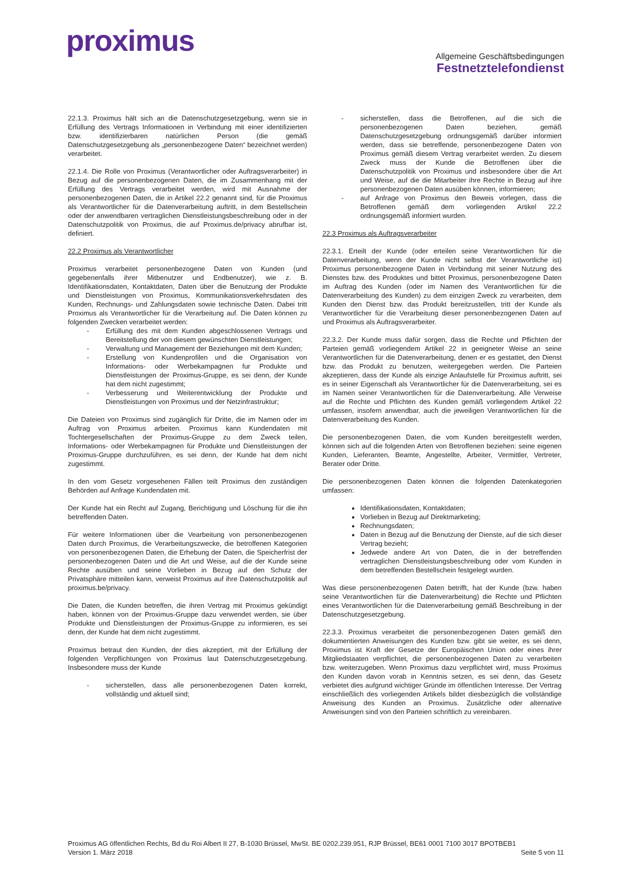proximus
Allgemeine Geschäftsbedingungen
Festnetztelefondienst
22.1.3. Proximus hält sich an die Datenschutzgesetzgebung, wenn sie in Erfüllung des Vertrags Informationen in Verbindung mit einer identifizierten bzw. identifizierbaren natürlichen Person (die gemäß Datenschutzgesetzgebung als „personenbezogene Daten“ bezeichnet werden) verarbeitet.
22.1.4. Die Rolle von Proximus (Verantwortlicher oder Auftragsverarbeiter) in Bezug auf die personenbezogenen Daten, die im Zusammenhang mit der Erfüllung des Vertrags verarbeitet werden, wird mit Ausnahme der personenbezogenen Daten, die in Artikel 22.2 genannt sind, für die Proximus als Verantwortlicher für die Datenverarbeitung auftritt, in dem Bestellschein oder der anwendbaren vertraglichen Dienstleistungsbeschreibung oder in der Datenschutzpolitik von Proximus, die auf Proximus.de/privacy abrufbar ist, definiert.
22.2 Proximus als Verantwortlicher
Proximus verarbeitet personenbezogene Daten von Kunden (und gegebenenfalls ihrer Mitbenutzer und Endbenutzer), wie z. B. Identifikationsdaten, Kontaktdaten, Daten über die Benutzung der Produkte und Dienstleistungen von Proximus, Kommunikationsverkehrsdaten des Kunden, Rechnungs- und Zahlungsdaten sowie technische Daten. Dabei tritt Proximus als Verantwortlicher für die Verarbeitung auf. Die Daten können zu folgenden Zwecken verarbeitet werden:
- Erfüllung des mit dem Kunden abgeschlossenen Vertrags und Bereitstellung der von diesem gewünschten Dienstleistungen;
- Verwaltung und Management der Beziehungen mit dem Kunden;
- Erstellung von Kundenprofilen und die Organisation von Informations- oder Werbekampagnen fur Produkte und Dienstleistungen der Proximus-Gruppe, es sei denn, der Kunde hat dem nicht zugestimmt;
- Verbesserung und Weiterentwicklung der Produkte und Dienstleistungen von Proximus und der Netzinfrastruktur;
Die Dateien von Proximus sind zugänglich für Dritte, die im Namen oder im Auftrag von Proximus arbeiten. Proximus kann Kundendaten mit Tochtergesellschaften der Proximus-Gruppe zu dem Zweck teilen, Informations- oder Werbekampagnen für Produkte und Dienstleistungen der Proximus-Gruppe durchzuführen, es sei denn, der Kunde hat dem nicht zugestimmt.
In den vom Gesetz vorgesehenen Fällen teilt Proximus den zuständigen Behörden auf Anfrage Kundendaten mit.
Der Kunde hat ein Recht auf Zugang, Berichtigung und Löschung für die ihn betreffenden Daten.
Für weitere Informationen über die Vearbeitung von personenbezogenen Daten durch Proximus, die Verarbeitungszwecke, die betroffenen Kategorien von personenbezogenen Daten, die Erhebung der Daten, die Speicherfrist der personenbezogenen Daten und die Art und Weise, auf die der Kunde seine Rechte ausüben und seine Vorlieben in Bezug auf den Schutz der Privatsphäre mitteilen kann, verweist Proximus auf ihre Datenschutzpolitik auf proximus.be/privacy.
Die Daten, die Kunden betreffen, die ihren Vertrag mit Proximus gekündigt haben, können von der Proximus-Gruppe dazu verwendet werden, sie über Produkte und Dienstleistungen der Proximus-Gruppe zu informieren, es sei denn, der Kunde hat dem nicht zugestimmt.
Proximus betraut den Kunden, der dies akzeptiert, mit der Erfüllung der folgenden Verpflichtungen von Proximus laut Datenschutzgesetzgebung. Insbesondere muss der Kunde
- sicherstellen, dass alle personenbezogenen Daten korrekt, vollständig und aktuell sind;
- sicherstellen, dass die Betroffenen, auf die sich die personenbezogenen Daten beziehen, gemäß Datenschutzgesetzgebung ordnungsgemäß darüber informiert werden, dass sie betreffende, personenbezogene Daten von Proximus gemäß diesem Vertrag verarbeitet werden. Zu diesem Zweck muss der Kunde die Betroffenen über die Datenschutzpolitik von Proximus und insbesondere über die Art und Weise, auf die die Mitarbeiter ihre Rechte in Bezug auf ihre personenbezogenen Daten ausüben können, informieren;
- auf Anfrage von Proximus den Beweis vorlegen, dass die Betroffenen gemäß dem vorliegenden Artikel 22.2 ordnungsgemäß informiert wurden.
22.3 Proximus als Auftragsverarbeiter
22.3.1. Erteilt der Kunde (oder erteilen seine Verantwortlichen für die Datenverarbeitung, wenn der Kunde nicht selbst der Verantwortliche ist) Proximus personenbezogene Daten in Verbindung mit seiner Nutzung des Dienstes bzw. des Produktes und bittet Proximus, personenbezogene Daten im Auftrag des Kunden (oder im Namen des Verantwortlichen für die Datenverarbeitung des Kunden) zu dem einzigen Zweck zu verarbeiten, dem Kunden den Dienst bzw. das Produkt bereitzustellen, tritt der Kunde als Verantwortlicher für die Verarbeitung dieser personenbezogenen Daten auf und Proximus als Auftragsverarbeiter.
22.3.2. Der Kunde muss dafür sorgen, dass die Rechte und Pflichten der Parteien gemäß vorliegendem Artikel 22 in geeigneter Weise an seine Verantwortlichen für die Datenverarbeitung, denen er es gestattet, den Dienst bzw. das Produkt zu benutzen, weitergegeben werden. Die Parteien akzeptieren, dass der Kunde als einzige Anlaufstelle für Proximus auftritt, sei es in seiner Eigenschaft als Verantwortlicher für die Datenverarbeitung, sei es im Namen seiner Verantwortlichen für die Datenverarbeitung. Alle Verweise auf die Rechte und Pflichten des Kunden gemäß vorliegendem Artikel 22 umfassen, insofern anwendbar, auch die jeweiligen Verantwortlichen für die Datenverarbeitung des Kunden.
Die personenbezogenen Daten, die vom Kunden bereitgestellt werden, können sich auf die folgenden Arten von Betroffenen beziehen: seine eigenen Kunden, Lieferanten, Beamte, Angestellte, Arbeiter, Vermittler, Vertreter, Berater oder Dritte.
Die personenbezogenen Daten können die folgenden Datenkategorien umfassen:
Identifikationsdaten, Kontaktdaten;
Vorlieben in Bezug auf Direktmarketing;
Rechnungsdaten;
Daten in Bezug auf die Benutzung der Dienste, auf die sich dieser Vertrag bezieht;
Jedwede andere Art von Daten, die in der betreffenden vertraglichen Dienstleistungsbeschreibung oder vom Kunden in dem betreffenden Bestellschein festgelegt wurden.
Was diese personenbezogenen Daten betrifft, hat der Kunde (bzw. haben seine Verantwortlichen für die Datenverarbeitung) die Rechte und Pflichten eines Verantwortlichen für die Datenverarbeitung gemäß Beschreibung in der Datenschutzgesetzgebung.
22.3.3. Proximus verarbeitet die personenbezogenen Daten gemäß den dokumentierten Anweisungen des Kunden bzw. gibt sie weiter, es sei denn, Proximus ist Kraft der Gesetze der Europäischen Union oder eines ihrer Mitgliedstaaten verpflichtet, die personenbezogenen Daten zu verarbeiten bzw. weiterzugeben. Wenn Proximus dazu verpflichtet wird, muss Proximus den Kunden davon vorab in Kenntnis setzen, es sei denn, das Gesetz verbietet dies aufgrund wichtiger Gründe im öffentlichen Interesse. Der Vertrag einschließlich des vorliegenden Artikels bildet diesbezüglich die vollständige Anweisung des Kunden an Proximus. Zusätzliche oder alternative Anweisungen sind von den Parteien schriftlich zu vereinbaren.
Proximus AG öffentlichen Rechts, Bd du Roi Albert II 27, B-1030 Brüssel, MwSt. BE 0202.239.951, RJP Brüssel, BE61 0001 7100 3017 BPOTBEB1
Version 1. März 2018 Seite 5 von 11